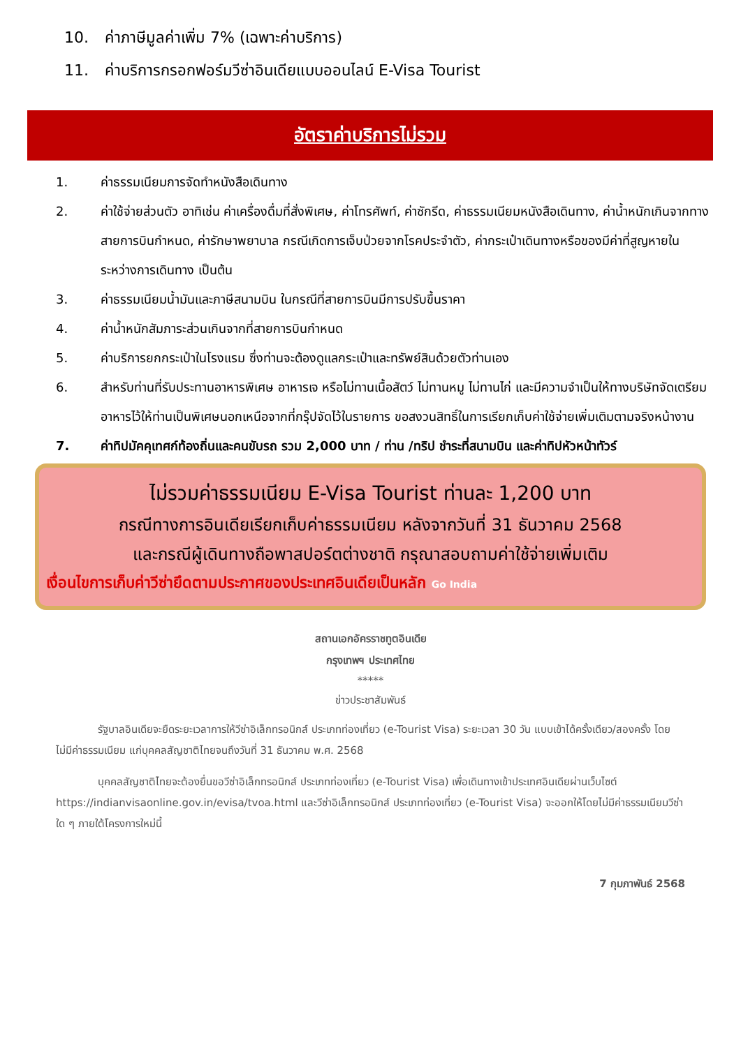10. ค่าภาษีมูลค่าเพิ่ม 7% (เฉพาะค่าบริการ)
11. ค่าบริการกรอกฟอร์มวีซ่าอินเดียแบบออนไลน์ E-Visa Tourist
อัตราค่าบริการไม่รวม
1. ค่าธรรมเนียมการจัดทำหนังสือเดินทาง
2. ค่าใช้จ่ายส่วนตัว อาทิเช่น ค่าเครื่องดื่มที่สั่งพิเศษ, ค่าโทรศัพท์, ค่าซักรีด, ค่าธรรมเนียมหนังสือเดินทาง, ค่าน้ำหนักเกินจากทางสายการบินกำหนด, ค่ารักษาพยาบาล กรณีเกิดการเจ็บป่วยจากโรคประจำตัว, ค่ากระเป๋าเดินทางหรือของมีค่าที่สูญหายในระหว่างการเดินทาง เป็นต้น
3. ค่าธรรมเนียมน้ำมันและภาษีสนามบิน ในกรณีที่สายการบินมีการปรับขึ้นราคา
4. ค่าน้ำหนักสัมภาระส่วนเกินจากที่สายการบินกำหนด
5. ค่าบริการยกกระเป๋าในโรงแรม ซึ่งท่านจะต้องดูแลกระเป๋าและทรัพย์สินด้วยตัวท่านเอง
6. สำหรับท่านที่รับประทานอาหารพิเศษ อาหารเจ หรือไม่ทานเนื้อสัตว์ ไม่ทานหมู ไม่ทานไก่ และมีความจำเป็นให้ทางบริษัทจัดเตรียมอาหารไว้ให้ท่านเป็นพิเศษนอกเหนือจากที่กรุ๊ปจัดไว้ในรายการ ขอสงวนสิทธิ์ในการเรียกเก็บค่าใช้จ่ายเพิ่มเติมตามจริงหน้างาน
7. ค่าทิปมัคคุเทศก์ท้องถิ่นและคนขับรถ รวม 2,000 บาท / ท่าน /ทริป ชำระที่สนามบิน และค่าทิปหัวหน้าทัวร์
ไม่รวมค่าธรรมเนียม E-Visa Tourist ท่านละ 1,200 บาท
กรณีทางการอินเดียเรียกเก็บค่าธรรมเนียม หลังจากวันที่ 31 ธันวาคม 2568
และกรณีผู้เดินทางถือพาสปอร์ตต่างชาติ กรุณาสอบถามค่าใช้จ่ายเพิ่มเติม
เงื่อนไขการเก็บค่าวีซ่ายึดตามประกาศของประเทศอินเดียเป็นหลัก Go India
สถานเอกอัครราชทูตอินเดีย
กรุงเทพฯ ประเทศไทย
*****
ข่าวประชาสัมพันธ์
รัฐบาลอินเดียจะยืดระยะเวลาการให้วีซ่าอิเล็กทรอนิกส์ ประเภทท่องเที่ยว (e-Tourist Visa) ระยะเวลา 30 วัน แบบเข้าได้ครั้งเดียว/สองครั้ง โดยไม่มีค่าธรรมเนียม แก่บุคคลสัญชาติไทยจนถึงวันที่ 31 ธันวาคม พ.ศ. 2568
บุคคลสัญชาติไทยจะต้องยื่นขอวีซ่าอิเล็กทรอนิกส์ ประเภทท่องเที่ยว (e-Tourist Visa) เพื่อเดินทางเข้าประเทศอินเดียผ่านเว็บไซต์ https://indianvisaonline.gov.in/evisa/tvoa.html และวีซ่าอิเล็กทรอนิกส์ ประเภทท่องเที่ยว (e-Tourist Visa) จะออกให้โดยไม่มีค่าธรรมเนียมวีซ่าใด ๆ ภายใต้โครงการใหม่นี้
7 กุมภาพันธ์ 2568